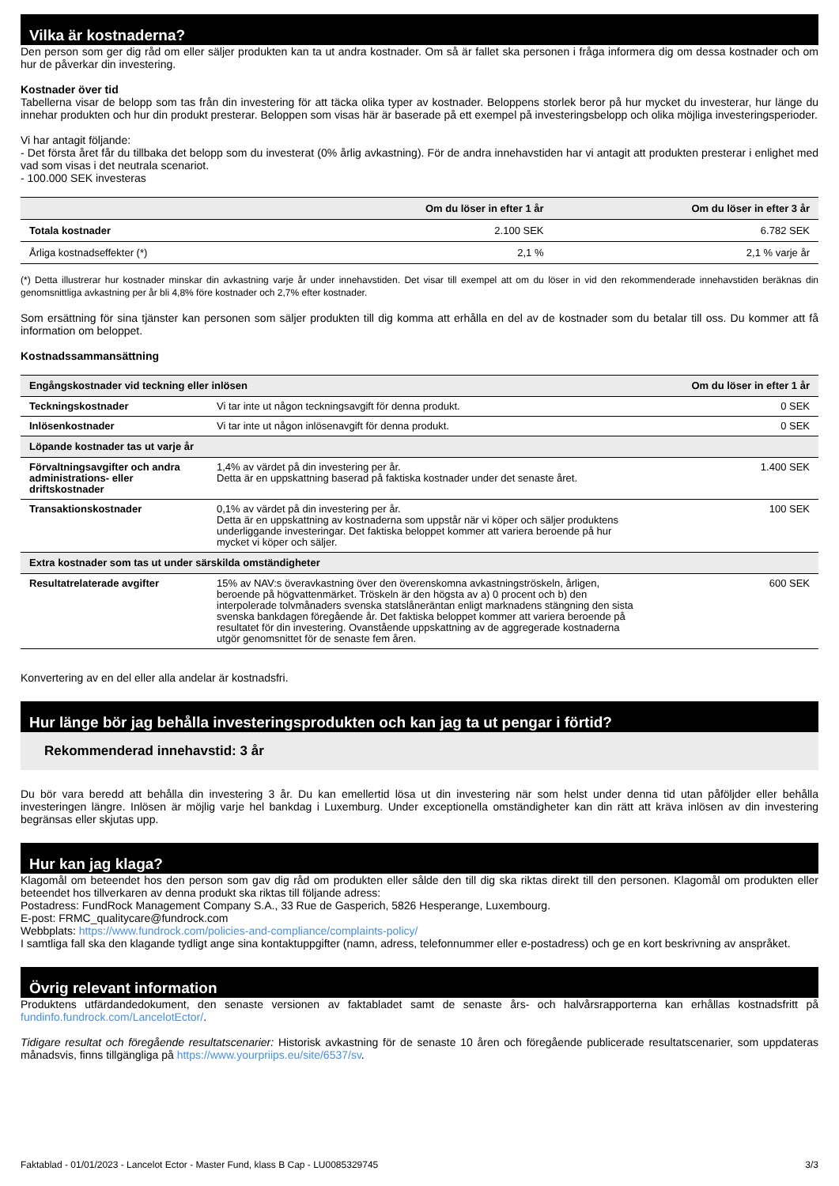Vilka är kostnaderna?
Den person som ger dig råd om eller säljer produkten kan ta ut andra kostnader. Om så är fallet ska personen i fråga informera dig om dessa kostnader och om hur de påverkar din investering.
Kostnader över tid
Tabellerna visar de belopp som tas från din investering för att täcka olika typer av kostnader. Beloppens storlek beror på hur mycket du investerar, hur länge du innehar produkten och hur din produkt presterar. Beloppen som visas här är baserade på ett exempel på investeringsbelopp och olika möjliga investeringsperioder.
Vi har antagit följande:
- Det första året får du tillbaka det belopp som du investerat (0% årlig avkastning). För de andra innehavstiden har vi antagit att produkten presterar i enlighet med vad som visas i det neutrala scenariot.
- 100.000 SEK investeras
| | Om du löser in efter 1 år | Om du löser in efter 3 år |
| --- | --- | --- |
| Totala kostnader | 2.100 SEK | 6.782 SEK |
| Årliga kostnadseffekter (*) | 2,1 % | 2,1 % varje år |
(*) Detta illustrerar hur kostnader minskar din avkastning varje år under innehavstiden. Det visar till exempel att om du löser in vid den rekommenderade innehavstiden beräknas din genomsnittliga avkastning per år bli 4,8% före kostnader och 2,7% efter kostnader.
Som ersättning för sina tjänster kan personen som säljer produkten till dig komma att erhålla en del av de kostnader som du betalar till oss. Du kommer att få information om beloppet.
Kostnadssammansättning
| Engångskostnader vid teckning eller inlösen | | Om du löser in efter 1 år |
| Teckningskostnader | Vi tar inte ut någon teckningsavgift för denna produkt. | 0 SEK |
| Inlösenkostnader | Vi tar inte ut någon inlösenavgift för denna produkt. | 0 SEK |
| Löpande kostnader tas ut varje år | | |
| Förvaltningsavgifter och andra administrations- eller driftskostnader | 1,4% av värdet på din investering per år. Detta är en uppskattning baserad på faktiska kostnader under det senaste året. | 1.400 SEK |
| Transaktionskostnader | 0,1% av värdet på din investering per år. Detta är en uppskattning av kostnaderna som uppstår när vi köper och säljer produktens underliggande investeringar. Det faktiska beloppet kommer att variera beroende på hur mycket vi köper och säljer. | 100 SEK |
| Extra kostnader som tas ut under särskilda omständigheter | | |
| Resultatrelaterade avgifter | 15% av NAV:s överavkastning över den överenskomna avkastningströskeln, årligen, beroende på högvattenmärket. Tröskeln är den högsta av a) 0 procent och b) den interpolerade tolvmånaders svenska statslåneräntan enligt marknadens stängning den sista svenska bankdagen föregående år. Det faktiska beloppet kommer att variera beroende på resultatet för din investering. Ovanstående uppskattning av de aggregerade kostnaderna utgör genomsnittet för de senaste fem åren. | 600 SEK |
Konvertering av en del eller alla andelar är kostnadsfri.
Hur länge bör jag behålla investeringsprodukten och kan jag ta ut pengar i förtid?
Rekommenderad innehavstid: 3 år
Du bör vara beredd att behålla din investering 3 år. Du kan emellertid lösa ut din investering när som helst under denna tid utan påföljder eller behålla investeringen längre. Inlösen är möjlig varje hel bankdag i Luxemburg. Under exceptionella omständigheter kan din rätt att kräva inlösen av din investering begränsas eller skjutas upp.
Hur kan jag klaga?
Klagomål om beteendet hos den person som gav dig råd om produkten eller sålde den till dig ska riktas direkt till den personen. Klagomål om produkten eller beteendet hos tillverkaren av denna produkt ska riktas till följande adress:
Postadress: FundRock Management Company S.A., 33 Rue de Gasperich, 5826 Hesperange, Luxembourg.
E-post: FRMC_qualitycare@fundrock.com
Webbplats: https://www.fundrock.com/policies-and-compliance/complaints-policy/
I samtliga fall ska den klagande tydligt ange sina kontaktuppgifter (namn, adress, telefonnummer eller e-postadress) och ge en kort beskrivning av anspråket.
Övrig relevant information
Produktens utfärdandedokument, den senaste versionen av faktabladet samt de senaste års- och halvårsrapporterna kan erhållas kostnadsfritt på fundinfo.fundrock.com/LancelotEctor/.
Tidigare resultat och föregående resultatscenarier: Historisk avkastning för de senaste 10 åren och föregående publicerade resultatscenarier, som uppdateras månadsvis, finns tillgängliga på https://www.yourpriips.eu/site/6537/sv.
Faktablad - 01/01/2023 - Lancelot Ector - Master Fund, klass B Cap - LU0085329745 3/3